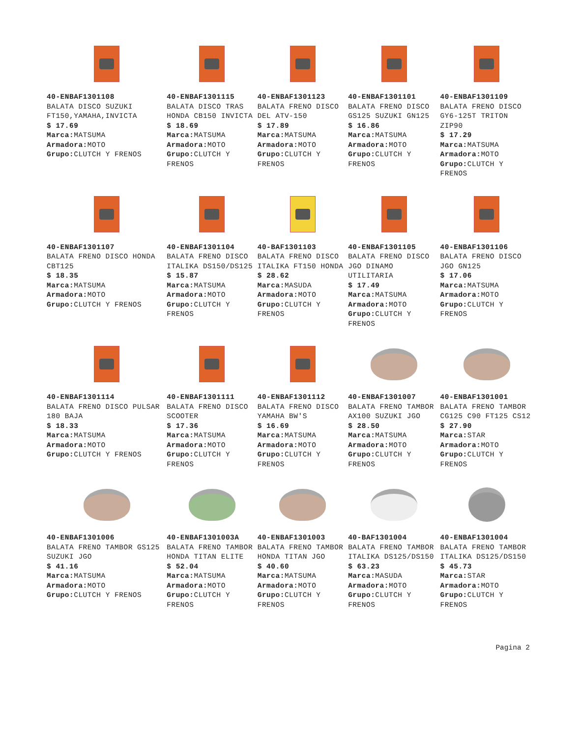40-ENBAF1301108
BALATA DISCO SUZUKI FT150,YAMAHA,INVICTA
$ 17.69
Marca: MATSUMA
Armadora: MOTO
Grupo: CLUTCH Y FRENOS
40-ENBAF1301115
BALATA DISCO TRAS HONDA CB150 INVICTA
$ 18.69
Marca: MATSUMA
Armadora: MOTO
Grupo: CLUTCH Y FRENOS
40-ENBAF1301123
BALATA FRENO DISCO DEL ATV-150
$ 17.89
Marca: MATSUMA
Armadora: MOTO
Grupo: CLUTCH Y FRENOS
40-ENBAF1301101
BALATA FRENO DISCO GS125 SUZUKI GN125
$ 16.86
Marca: MATSUMA
Armadora: MOTO
Grupo: CLUTCH Y FRENOS
40-ENBAF1301109
BALATA FRENO DISCO GY6-125T TRITON ZIP90
$ 17.29
Marca: MATSUMA
Armadora: MOTO
Grupo: CLUTCH Y FRENOS
40-ENBAF1301107
BALATA FRENO DISCO HONDA CBT125
$ 18.35
Marca: MATSUMA
Armadora: MOTO
Grupo: CLUTCH Y FRENOS
40-ENBAF1301104
BALATA FRENO DISCO ITALIKA DS150/DS125
$ 15.87
Marca: MATSUMA
Armadora: MOTO
Grupo: CLUTCH Y FRENOS
40-BAF1301103
BALATA FRENO DISCO ITALIKA FT150 HONDA
$ 28.62
Marca: MASUDA
Armadora: MOTO
Grupo: CLUTCH Y FRENOS
40-ENBAF1301105
BALATA FRENO DISCO JGO DINAMO UTILITARIA
$ 17.49
Marca: MATSUMA
Armadora: MOTO
Grupo: CLUTCH Y FRENOS
40-ENBAF1301106
BALATA FRENO DISCO JGO GN125
$ 17.06
Marca: MATSUMA
Armadora: MOTO
Grupo: CLUTCH Y FRENOS
40-ENBAF1301114
BALATA FRENO DISCO PULSAR 180 BAJA
$ 18.33
Marca: MATSUMA
Armadora: MOTO
Grupo: CLUTCH Y FRENOS
40-ENBAF1301111
BALATA FRENO DISCO SCOOTER
$ 17.36
Marca: MATSUMA
Armadora: MOTO
Grupo: CLUTCH Y FRENOS
40-ENBAF1301112
BALATA FRENO DISCO YAMAHA BW'S
$ 16.69
Marca: MATSUMA
Armadora: MOTO
Grupo: CLUTCH Y FRENOS
40-ENBAF1301007
BALATA FRENO TAMBOR AX100 SUZUKI JGO
$ 28.50
Marca: MATSUMA
Armadora: MOTO
Grupo: CLUTCH Y FRENOS
40-ENBAF1301001
BALATA FRENO TAMBOR CG125 C90 FT125 CS12
$ 27.90
Marca: STAR
Armadora: MOTO
Grupo: CLUTCH Y FRENOS
40-ENBAF1301006
BALATA FRENO TAMBOR GS125 SUZUKI JGO
$ 41.16
Marca: MATSUMA
Armadora: MOTO
Grupo: CLUTCH Y FRENOS
40-ENBAF1301003A
BALATA FRENO TAMBOR HONDA TITAN ELITE
$ 52.04
Marca: MATSUMA
Armadora: MOTO
Grupo: CLUTCH Y FRENOS
40-ENBAF1301003
BALATA FRENO TAMBOR HONDA TITAN JGO
$ 40.60
Marca: MATSUMA
Armadora: MOTO
Grupo: CLUTCH Y FRENOS
40-BAF1301004
BALATA FRENO TAMBOR ITALIKA DS125/DS150
$ 63.23
Marca: MASUDA
Armadora: MOTO
Grupo: CLUTCH Y FRENOS
40-ENBAF1301004
BALATA FRENO TAMBOR ITALIKA DS125/DS150
$ 45.73
Marca: STAR
Armadora: MOTO
Grupo: CLUTCH Y FRENOS
Pagina 2